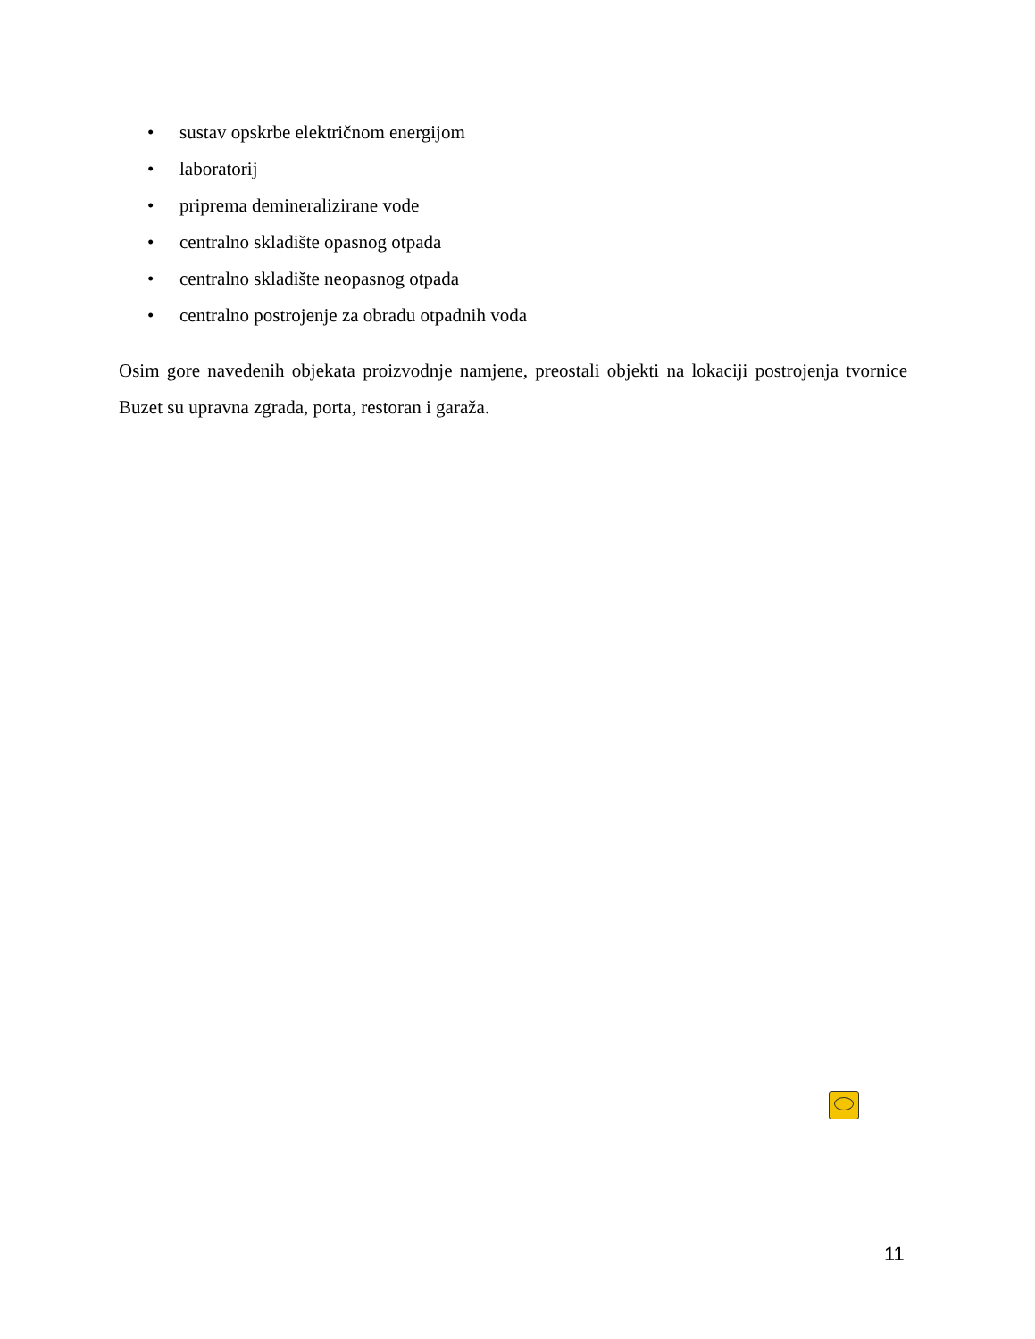• sustav opskrbe električnom energijom
• laboratorij
• priprema demineralizirane vode
• centralno skladište opasnog otpada
• centralno skladište neopasnog otpada
• centralno postrojenje za obradu otpadnih voda
Osim gore navedenih objekata proizvodnje namjene, preostali objekti na lokaciji postrojenja tvornice Buzet su upravna zgrada, porta, restoran i garaža.
11